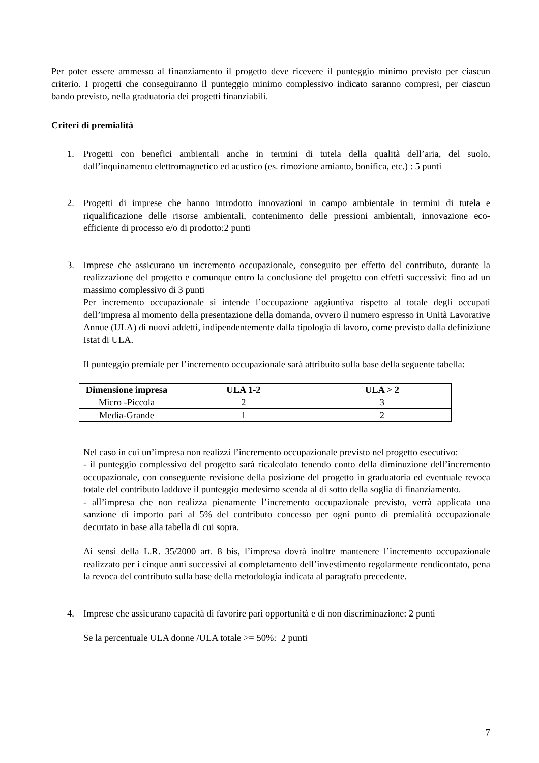Per poter essere ammesso al finanziamento il progetto deve ricevere il punteggio minimo previsto per ciascun criterio. I progetti che conseguiranno il punteggio minimo complessivo indicato saranno compresi, per ciascun bando previsto, nella graduatoria dei progetti finanziabili.
Criteri di premialità
1. Progetti con benefici ambientali anche in termini di tutela della qualità dell’aria, del suolo, dall’inquinamento elettromagnetico ed acustico (es. rimozione amianto, bonifica, etc.) : 5 punti
2. Progetti di imprese che hanno introdotto innovazioni in campo ambientale in termini di tutela e riqualificazione delle risorse ambientali, contenimento delle pressioni ambientali, innovazione eco-efficiente di processo e/o di prodotto:2 punti
3. Imprese che assicurano un incremento occupazionale, conseguito per effetto del contributo, durante la realizzazione del progetto e comunque entro la conclusione del progetto con effetti successivi: fino ad un massimo complessivo di 3 punti
Per incremento occupazionale si intende l’occupazione aggiuntiva rispetto al totale degli occupati dell’impresa al momento della presentazione della domanda, ovvero il numero espresso in Unità Lavorative Annue (ULA) di nuovi addetti, indipendentemente dalla tipologia di lavoro, come previsto dalla definizione Istat di ULA.
Il punteggio premiale per l’incremento occupazionale sarà attribuito sulla base della seguente tabella:
| Dimensione impresa | ULA 1-2 | ULA > 2 |
| --- | --- | --- |
| Micro -Piccola | 2 | 3 |
| Media-Grande | 1 | 2 |
Nel caso in cui un’impresa non realizzi l’incremento occupazionale previsto nel progetto esecutivo:
- il punteggio complessivo del progetto sarà ricalcolato tenendo conto della diminuzione dell’incremento occupazionale, con conseguente revisione della posizione del progetto in graduatoria ed eventuale revoca totale del contributo laddove il punteggio medesimo scenda al di sotto della soglia di finanziamento.
- all’impresa che non realizza pienamente l’incremento occupazionale previsto, verrà applicata una sanzione di importo pari al 5% del contributo concesso per ogni punto di premialità occupazionale decurtato in base alla tabella di cui sopra.
Ai sensi della L.R. 35/2000 art. 8 bis, l’impresa dovrà inoltre mantenere l’incremento occupazionale realizzato per i cinque anni successivi al completamento dell’investimento regolarmente rendicontato, pena la revoca del contributo sulla base della metodologia indicata al paragrafo precedente.
4. Imprese che assicurano capacità di favorire pari opportunità e di non discriminazione: 2 punti
Se la percentuale ULA donne /ULA totale >= 50%: 2 punti
7